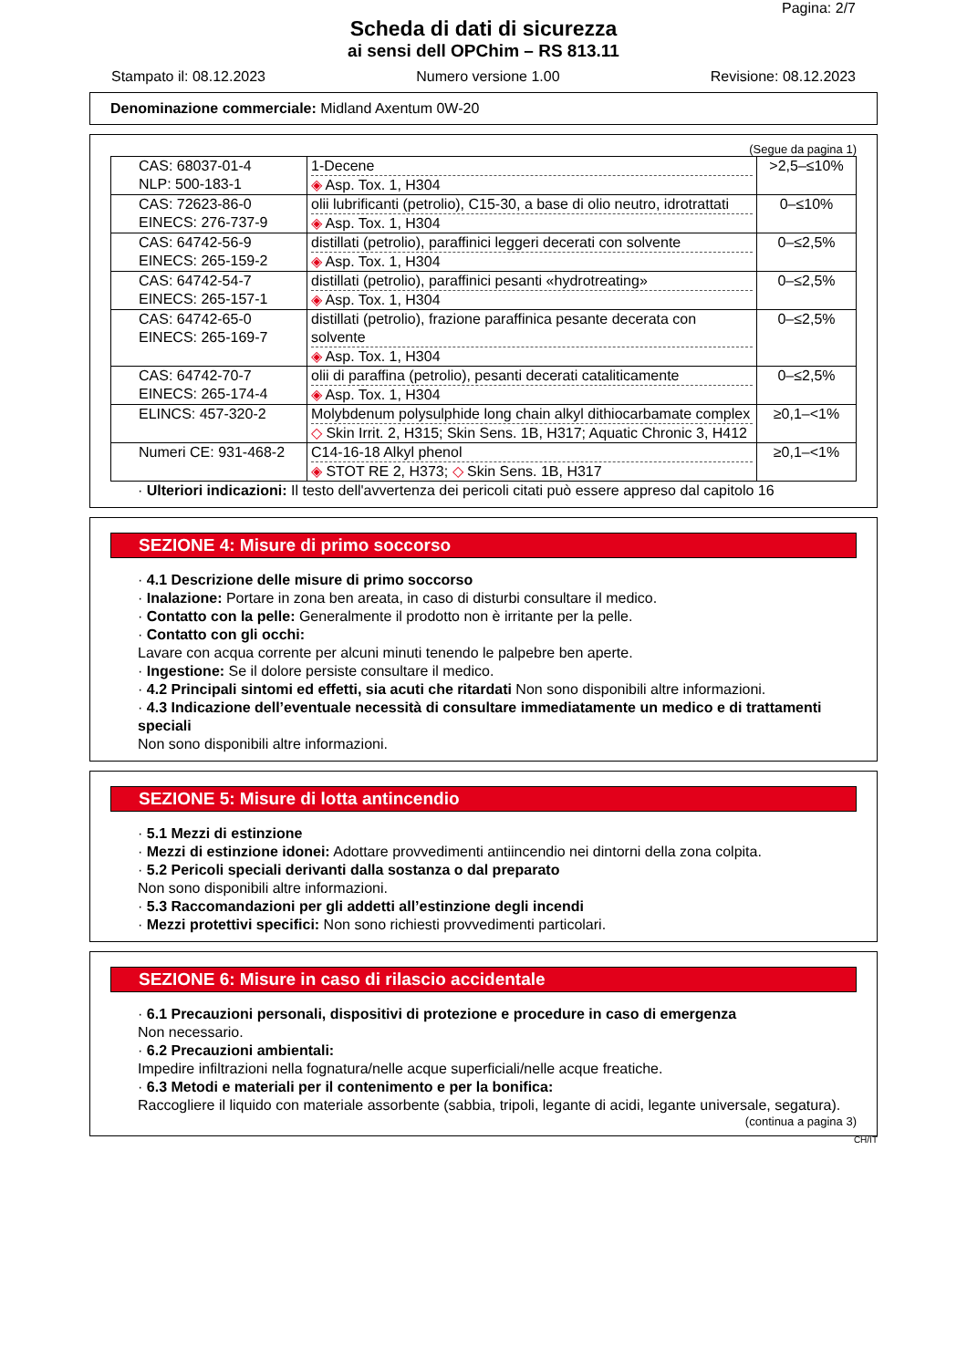Pagina: 2/7
Scheda di dati di sicurezza
ai sensi dell OPChim – RS 813.11
Stampato il: 08.12.2023 Numero versione 1.00 Revisione: 08.12.2023
Denominazione commerciale: Midland Axentum 0W-20
(Segue da pagina 1)
| CAS: 68037-01-4 NLP: 500-183-1 | 1-Decene ◈ Asp. Tox. 1, H304 | >2,5–≤10% |
| CAS: 72623-86-0 EINECS: 276-737-9 | olii lubrificanti (petrolio), C15-30, a base di olio neutro, idrotrattati ◈ Asp. Tox. 1, H304 | 0–≤10% |
| CAS: 64742-56-9 EINECS: 265-159-2 | distillati (petrolio), paraffinici leggeri decerati con solvente ◈ Asp. Tox. 1, H304 | 0–≤2,5% |
| CAS: 64742-54-7 EINECS: 265-157-1 | distillati (petrolio), paraffinici pesanti «hydrotreating» ◈ Asp. Tox. 1, H304 | 0–≤2,5% |
| CAS: 64742-65-0 EINECS: 265-169-7 | distillati (petrolio), frazione paraffinica pesante decerata con solvente ◈ Asp. Tox. 1, H304 | 0–≤2,5% |
| CAS: 64742-70-7 EINECS: 265-174-4 | olii di paraffina (petrolio), pesanti decerati cataliticamente ◈ Asp. Tox. 1, H304 | 0–≤2,5% |
| ELINCS: 457-320-2 | Molybdenum polysulphide long chain alkyl dithiocarbamate complex ◇ Skin Irrit. 2, H315; Skin Sens. 1B, H317; Aquatic Chronic 3, H412 | ≥0,1–<1% |
| Numeri CE: 931-468-2 | C14-16-18 Alkyl phenol ◈ STOT RE 2, H373; ◇ Skin Sens. 1B, H317 | ≥0,1–<1% |
· Ulteriori indicazioni: Il testo dell'avvertenza dei pericoli citati può essere appreso dal capitolo 16
SEZIONE 4: Misure di primo soccorso
· 4.1 Descrizione delle misure di primo soccorso
· Inalazione: Portare in zona ben areata, in caso di disturbi consultare il medico.
· Contatto con la pelle: Generalmente il prodotto non è irritante per la pelle.
· Contatto con gli occhi:
Lavare con acqua corrente per alcuni minuti tenendo le palpebre ben aperte.
· Ingestione: Se il dolore persiste consultare il medico.
· 4.2 Principali sintomi ed effetti, sia acuti che ritardati Non sono disponibili altre informazioni.
· 4.3 Indicazione dell’eventuale necessità di consultare immediatamente un medico e di trattamenti speciali
Non sono disponibili altre informazioni.
SEZIONE 5: Misure di lotta antincendio
· 5.1 Mezzi di estinzione
· Mezzi di estinzione idonei: Adottare provvedimenti antiincendio nei dintorni della zona colpita.
· 5.2 Pericoli speciali derivanti dalla sostanza o dal preparato
Non sono disponibili altre informazioni.
· 5.3 Raccomandazioni per gli addetti all’estinzione degli incendi
· Mezzi protettivi specifici: Non sono richiesti provvedimenti particolari.
SEZIONE 6: Misure in caso di rilascio accidentale
· 6.1 Precauzioni personali, dispositivi di protezione e procedure in caso di emergenza
Non necessario.
· 6.2 Precauzioni ambientali:
Impedire infiltrazioni nella fognatura/nelle acque superficiali/nelle acque freatiche.
· 6.3 Metodi e materiali per il contenimento e per la bonifica:
Raccogliere il liquido con materiale assorbente (sabbia, tripoli, legante di acidi, legante universale, segatura).
(continua a pagina 3)
CH/IT